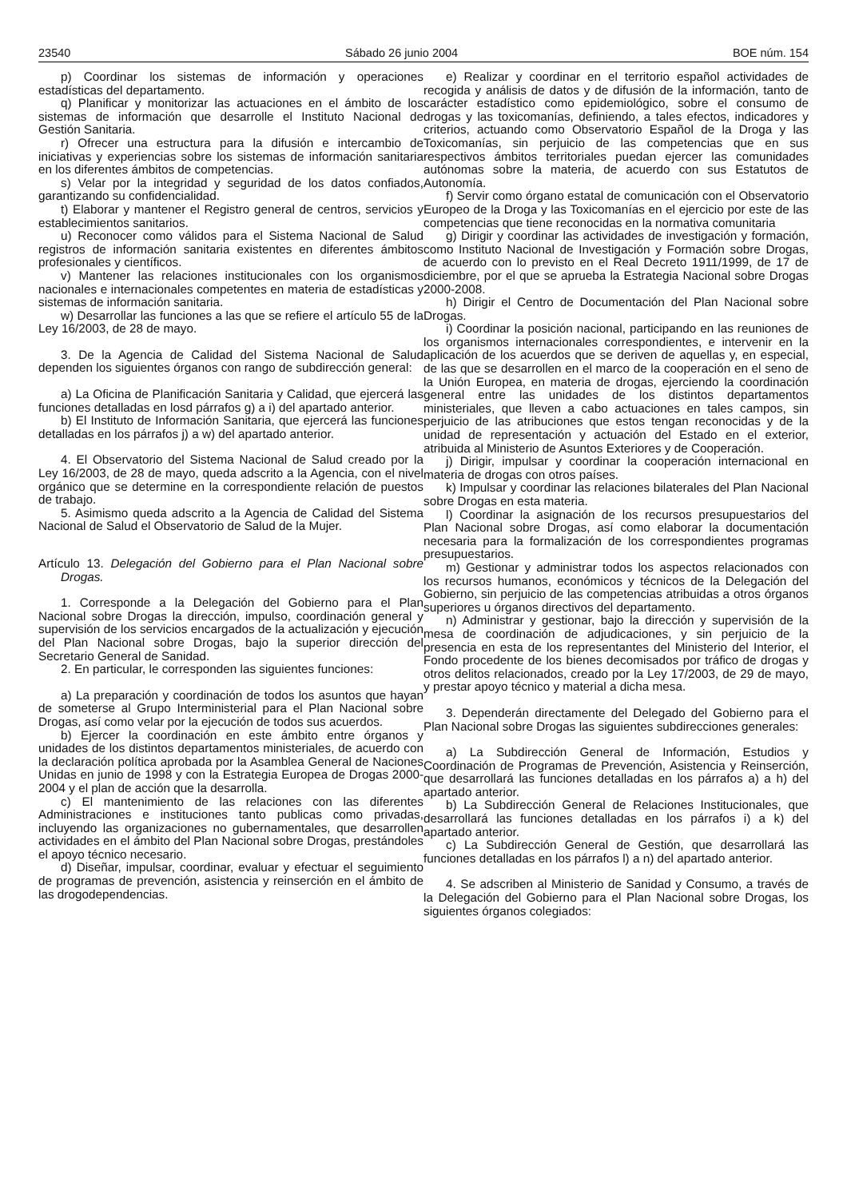23540 Sábado 26 junio 2004 BOE núm. 154
p) Coordinar los sistemas de información y operaciones estadísticas del departamento.
q) Planificar y monitorizar las actuaciones en el ámbito de los sistemas de información que desarrolle el Instituto Nacional de Gestión Sanitaria.
r) Ofrecer una estructura para la difusión e intercambio de iniciativas y experiencias sobre los sistemas de información sanitaria en los diferentes ámbitos de competencias.
s) Velar por la integridad y seguridad de los datos confiados, garantizando su confidencialidad.
t) Elaborar y mantener el Registro general de centros, servicios y establecimientos sanitarios.
u) Reconocer como válidos para el Sistema Nacional de Salud registros de información sanitaria existentes en diferentes ámbitos profesionales y científicos.
v) Mantener las relaciones institucionales con los organismos nacionales e internacionales competentes en materia de estadísticas y sistemas de información sanitaria.
w) Desarrollar las funciones a las que se refiere el artículo 55 de la Ley 16/2003, de 28 de mayo.
3. De la Agencia de Calidad del Sistema Nacional de Salud dependen los siguientes órganos con rango de subdirección general:
a) La Oficina de Planificación Sanitaria y Calidad, que ejercerá las funciones detalladas en losd párrafos g) a i) del apartado anterior.
b) El Instituto de Información Sanitaria, que ejercerá las funciones detalladas en los párrafos j) a w) del apartado anterior.
4. El Observatorio del Sistema Nacional de Salud creado por la Ley 16/2003, de 28 de mayo, queda adscrito a la Agencia, con el nivel orgánico que se determine en la correspondiente relación de puestos de trabajo.
5. Asimismo queda adscrito a la Agencia de Calidad del Sistema Nacional de Salud el Observatorio de Salud de la Mujer.
Artículo 13. Delegación del Gobierno para el Plan Nacional sobre Drogas.
1. Corresponde a la Delegación del Gobierno para el Plan Nacional sobre Drogas la dirección, impulso, coordinación general y supervisión de los servicios encargados de la actualización y ejecución del Plan Nacional sobre Drogas, bajo la superior dirección del Secretario General de Sanidad.
2. En particular, le corresponden las siguientes funciones:
a) La preparación y coordinación de todos los asuntos que hayan de someterse al Grupo Interministerial para el Plan Nacional sobre Drogas, así como velar por la ejecución de todos sus acuerdos.
b) Ejercer la coordinación en este ámbito entre órganos y unidades de los distintos departamentos ministeriales, de acuerdo con la declaración política aprobada por la Asamblea General de Naciones Unidas en junio de 1998 y con la Estrategia Europea de Drogas 2000-2004 y el plan de acción que la desarrolla.
c) El mantenimiento de las relaciones con las diferentes Administraciones e instituciones tanto publicas como privadas, incluyendo las organizaciones no gubernamentales, que desarrollen actividades en el ámbito del Plan Nacional sobre Drogas, prestándoles el apoyo técnico necesario.
d) Diseñar, impulsar, coordinar, evaluar y efectuar el seguimiento de programas de prevención, asistencia y reinserción en el ámbito de las drogodependencias.
e) Realizar y coordinar en el territorio español actividades de recogida y análisis de datos y de difusión de la información, tanto de carácter estadístico como epidemiológico, sobre el consumo de drogas y las toxicomanías, definiendo, a tales efectos, indicadores y criterios, actuando como Observatorio Español de la Droga y las Toxicomanías, sin perjuicio de las competencias que en sus respectivos ámbitos territoriales puedan ejercer las comunidades autónomas sobre la materia, de acuerdo con sus Estatutos de Autonomía.
f) Servir como órgano estatal de comunicación con el Observatorio Europeo de la Droga y las Toxicomanías en el ejercicio por este de las competencias que tiene reconocidas en la normativa comunitaria
g) Dirigir y coordinar las actividades de investigación y formación, como Instituto Nacional de Investigación y Formación sobre Drogas, de acuerdo con lo previsto en el Real Decreto 1911/1999, de 17 de diciembre, por el que se aprueba la Estrategia Nacional sobre Drogas 2000-2008.
h) Dirigir el Centro de Documentación del Plan Nacional sobre Drogas.
i) Coordinar la posición nacional, participando en las reuniones de los organismos internacionales correspondientes, e intervenir en la aplicación de los acuerdos que se deriven de aquellas y, en especial, de las que se desarrollen en el marco de la cooperación en el seno de la Unión Europea, en materia de drogas, ejerciendo la coordinación general entre las unidades de los distintos departamentos ministeriales, que lleven a cabo actuaciones en tales campos, sin perjuicio de las atribuciones que estos tengan reconocidas y de la unidad de representación y actuación del Estado en el exterior, atribuida al Ministerio de Asuntos Exteriores y de Cooperación.
j) Dirigir, impulsar y coordinar la cooperación internacional en materia de drogas con otros países.
k) Impulsar y coordinar las relaciones bilaterales del Plan Nacional sobre Drogas en esta materia.
l) Coordinar la asignación de los recursos presupuestarios del Plan Nacional sobre Drogas, así como elaborar la documentación necesaria para la formalización de los correspondientes programas presupuestarios.
m) Gestionar y administrar todos los aspectos relacionados con los recursos humanos, económicos y técnicos de la Delegación del Gobierno, sin perjuicio de las competencias atribuidas a otros órganos superiores u órganos directivos del departamento.
n) Administrar y gestionar, bajo la dirección y supervisión de la mesa de coordinación de adjudicaciones, y sin perjuicio de la presencia en esta de los representantes del Ministerio del Interior, el Fondo procedente de los bienes decomisados por tráfico de drogas y otros delitos relacionados, creado por la Ley 17/2003, de 29 de mayo, y prestar apoyo técnico y material a dicha mesa.
3. Dependerán directamente del Delegado del Gobierno para el Plan Nacional sobre Drogas las siguientes subdirecciones generales:
a) La Subdirección General de Información, Estudios y Coordinación de Programas de Prevención, Asistencia y Reinserción, que desarrollará las funciones detalladas en los párrafos a) a h) del apartado anterior.
b) La Subdirección General de Relaciones Institucionales, que desarrollará las funciones detalladas en los párrafos i) a k) del apartado anterior.
c) La Subdirección General de Gestión, que desarrollará las funciones detalladas en los párrafos l) a n) del apartado anterior.
4. Se adscriben al Ministerio de Sanidad y Consumo, a través de la Delegación del Gobierno para el Plan Nacional sobre Drogas, los siguientes órganos colegiados: